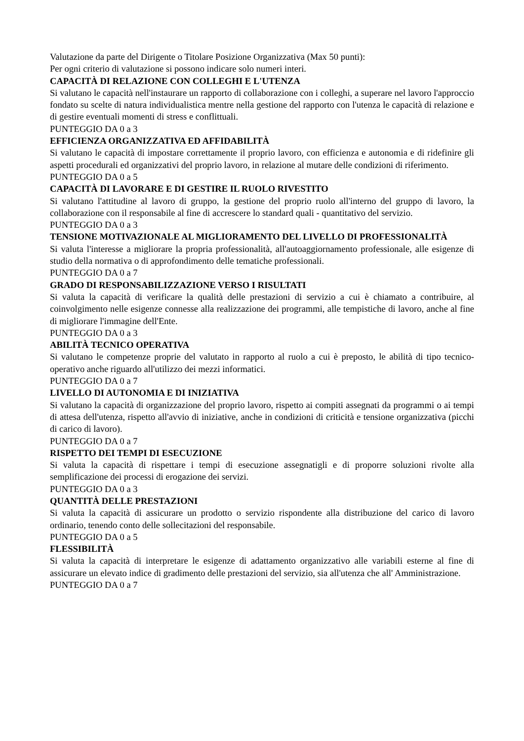Valutazione da parte del Dirigente o Titolare Posizione Organizzativa (Max 50 punti):
Per ogni criterio di valutazione si possono indicare solo numeri interi.
CAPACITÀ DI RELAZIONE CON COLLEGHI E L'UTENZA
Si valutano le capacità nell'instaurare un rapporto di collaborazione con i colleghi, a superare nel lavoro l'approccio fondato su scelte di natura individualistica mentre nella gestione del rapporto con l'utenza le capacità di relazione e di gestire eventuali momenti di stress e conflittuali.
PUNTEGGIO DA 0 a 3
EFFICIENZA ORGANIZZATIVA ED AFFIDABILITÀ
Si valutano le capacità di impostare correttamente il proprio lavoro, con efficienza e autonomia e di ridefinire gli aspetti procedurali ed organizzativi del proprio lavoro, in relazione al mutare delle condizioni di riferimento.
PUNTEGGIO DA 0 a 5
CAPACITÀ DI LAVORARE E DI GESTIRE IL RUOLO RIVESTITO
Si valutano l'attitudine al lavoro di gruppo, la gestione del proprio ruolo all'interno del gruppo di lavoro, la collaborazione con il responsabile al fine di accrescere lo standard quali - quantitativo del servizio.
PUNTEGGIO DA 0 a 3
TENSIONE MOTIVAZIONALE AL MIGLIORAMENTO DEL LIVELLO DI PROFESSIONALITÀ
Si valuta l'interesse a migliorare la propria professionalità, all'autoaggiornamento professionale, alle esigenze di studio della normativa o di approfondimento delle tematiche professionali.
PUNTEGGIO DA 0 a 7
GRADO DI RESPONSABILIZZAZIONE VERSO I RISULTATI
Si valuta la capacità di verificare la qualità delle prestazioni di servizio a cui è chiamato a contribuire, al coinvolgimento nelle esigenze connesse alla realizzazione dei programmi, alle tempistiche di lavoro, anche al fine di migliorare l'immagine dell'Ente.
PUNTEGGIO DA 0 a 3
ABILITÀ TECNICO OPERATIVA
Si valutano le competenze proprie del valutato in rapporto al ruolo a cui è preposto, le abilità di tipo tecnico-operativo anche riguardo all'utilizzo dei mezzi informatici.
PUNTEGGIO DA 0 a 7
LIVELLO DI AUTONOMIA E DI INIZIATIVA
Si valutano la capacità di organizzazione del proprio lavoro, rispetto ai compiti assegnati da programmi o ai tempi di attesa dell'utenza, rispetto all'avvio di iniziative, anche in condizioni di criticità e tensione organizzativa (picchi di carico di lavoro).
PUNTEGGIO DA 0 a 7
RISPETTO DEI TEMPI DI ESECUZIONE
Si valuta la capacità di rispettare i tempi di esecuzione assegnatigli e di proporre soluzioni rivolte alla semplificazione dei processi di erogazione dei servizi.
PUNTEGGIO DA 0 a 3
QUANTITÀ DELLE PRESTAZIONI
Si valuta la capacità di assicurare un prodotto o servizio rispondente alla distribuzione del carico di lavoro ordinario, tenendo conto delle sollecitazioni del responsabile.
PUNTEGGIO DA 0 a 5
FLESSIBILITÀ
Si valuta la capacità di interpretare le esigenze di adattamento organizzativo alle variabili esterne al fine di assicurare un elevato indice di gradimento delle prestazioni del servizio, sia all'utenza che all' Amministrazione.
PUNTEGGIO DA 0 a 7